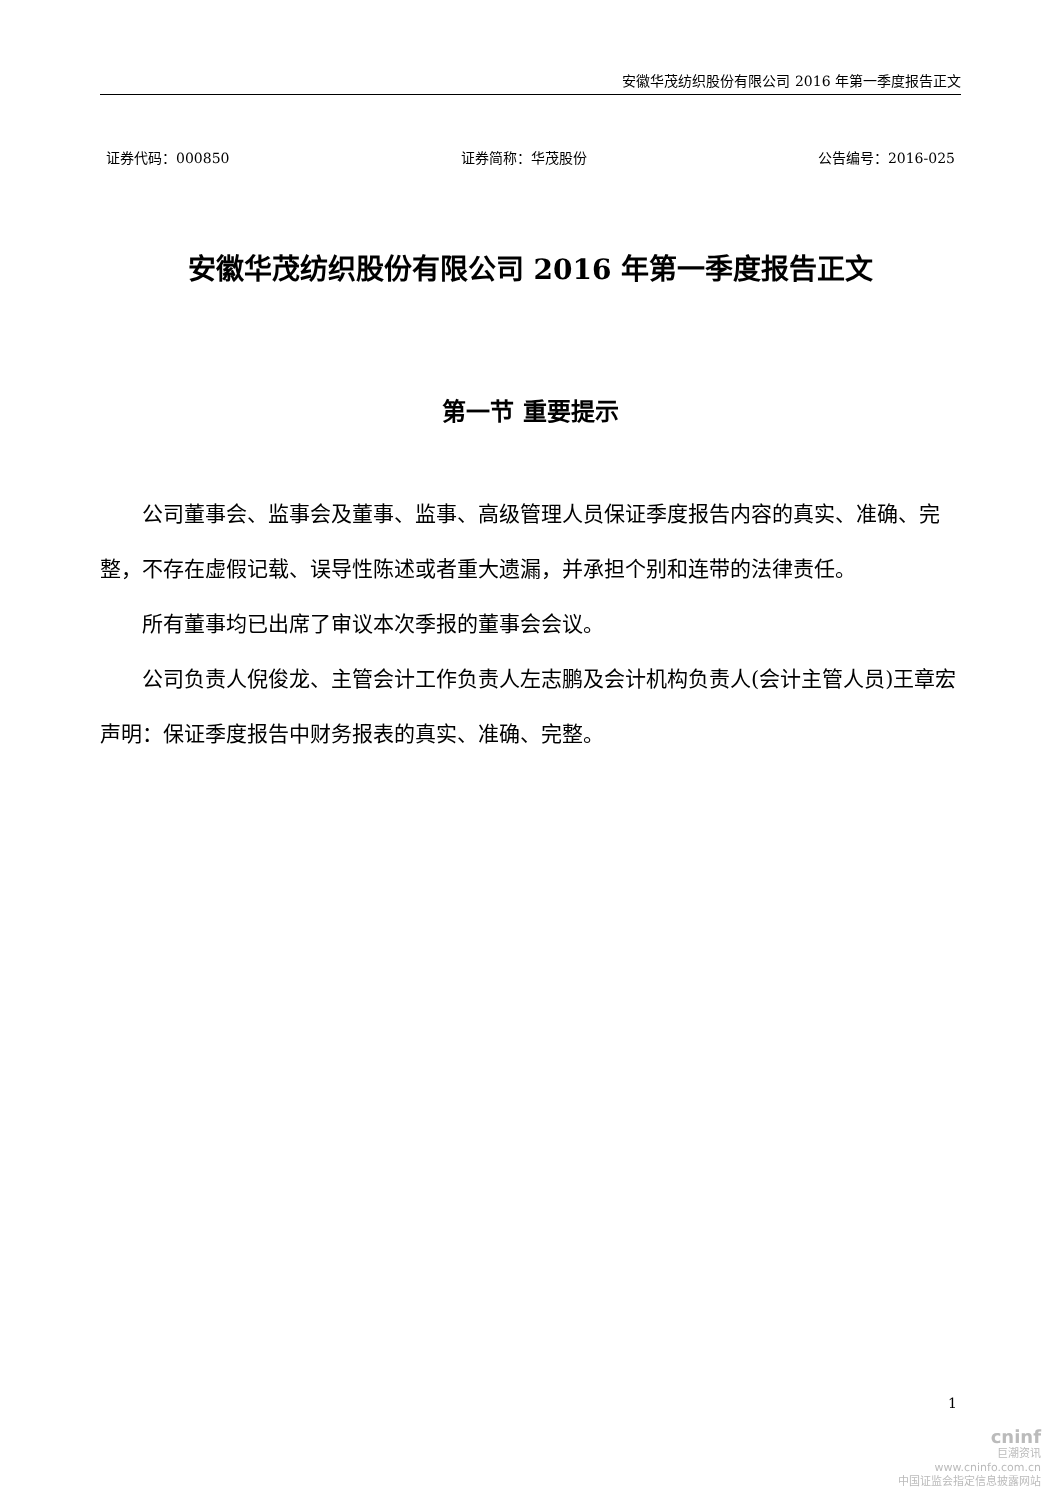安徽华茂纺织股份有限公司 2016 年第一季度报告正文
证券代码：000850 证券简称：华茂股份 公告编号：2016-025
安徽华茂纺织股份有限公司 2016 年第一季度报告正文
第一节 重要提示
公司董事会、监事会及董事、监事、高级管理人员保证季度报告内容的真实、准确、完整，不存在虚假记载、误导性陈述或者重大遗漏，并承担个别和连带的法律责任。
所有董事均已出席了审议本次季报的董事会会议。
公司负责人倪俊龙、主管会计工作负责人左志鹏及会计机构负责人(会计主管人员)王章宏声明：保证季度报告中财务报表的真实、准确、完整。
1
cninf
巨潮资讯
www.cninfo.com.cn
中国证监会指定信息披露网站